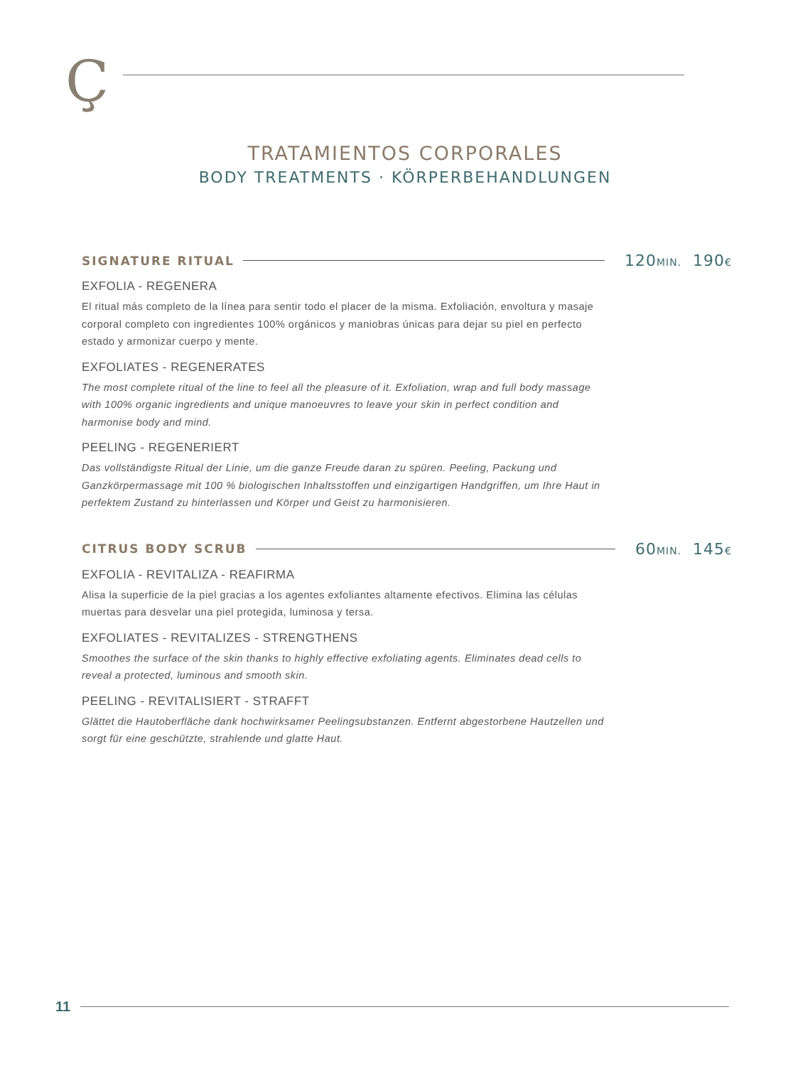Ç
TRATAMIENTOS CORPORALES
BODY TREATMENTS · KÖRPERBEHANDLUNGEN
SIGNATURE RITUAL 120MIN. 190€
EXFOLIA - REGENERA
El ritual más completo de la línea para sentir todo el placer de la misma. Exfoliación, envoltura y masaje corporal completo con ingredientes 100% orgánicos y maniobras únicas para dejar su piel en perfecto estado y armonizar cuerpo y mente.
EXFOLIATES - REGENERATES
The most complete ritual of the line to feel all the pleasure of it. Exfoliation, wrap and full body massage with 100% organic ingredients and unique manoeuvres to leave your skin in perfect condition and harmonise body and mind.
PEELING - REGENERIERT
Das vollständigste Ritual der Linie, um die ganze Freude daran zu spüren. Peeling, Packung und Ganzkörpermassage mit 100 % biologischen Inhaltsstoffen und einzigartigen Handgriffen, um Ihre Haut in perfektem Zustand zu hinterlassen und Körper und Geist zu harmonisieren.
CITRUS BODY SCRUB 60MIN. 145€
EXFOLIA - REVITALIZA - REAFIRMA
Alisa la superficie de la piel gracias a los agentes exfoliantes altamente efectivos. Elimina las células muertas para desvelar una piel protegida, luminosa y tersa.
EXFOLIATES - REVITALIZES - STRENGTHENS
Smoothes the surface of the skin thanks to highly effective exfoliating agents. Eliminates dead cells to reveal a protected, luminous and smooth skin.
PEELING - REVITALISIERT - STRAFFT
Glättet die Hautoberfläche dank hochwirksamer Peelingsubstanzen. Entfernt abgestorbene Hautzellen und sorgt für eine geschützte, strahlende und glatte Haut.
11